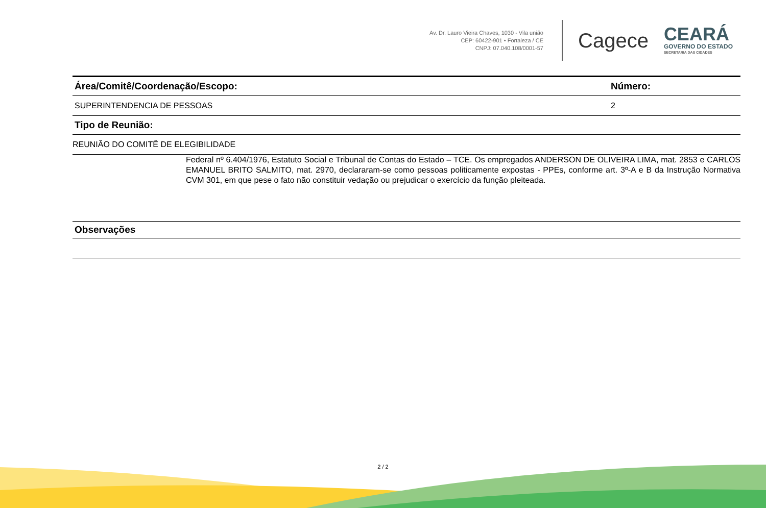Av. Dr. Lauro Vieira Chaves, 1030 - Vila união
CEP: 60422-901 • Fortaleza / CE
CNPJ: 07.040.108/0001-57
Cagece
CEARÁ
GOVERNO DO ESTADO
SECRETARIA DAS CIDADES
| Área/Comitê/Coordenação/Escopo: | Número: |
| --- | --- |
| SUPERINTENDENCIA DE PESSOAS | 2 |
| Tipo de Reunião: | |
| REUNIÃO DO COMITÊ DE ELEGIBILIDADE | |
Federal nº 6.404/1976, Estatuto Social e Tribunal de Contas do Estado – TCE. Os empregados ANDERSON DE OLIVEIRA LIMA, mat. 2853 e CARLOS EMANUEL BRITO SALMITO, mat. 2970, declararam-se como pessoas politicamente expostas - PPEs, conforme art. 3º-A e B da Instrução Normativa CVM 301, em que pese o fato não constituir vedação ou prejudicar o exercício da função pleiteada.
| Observações |
| --- |
2 / 2